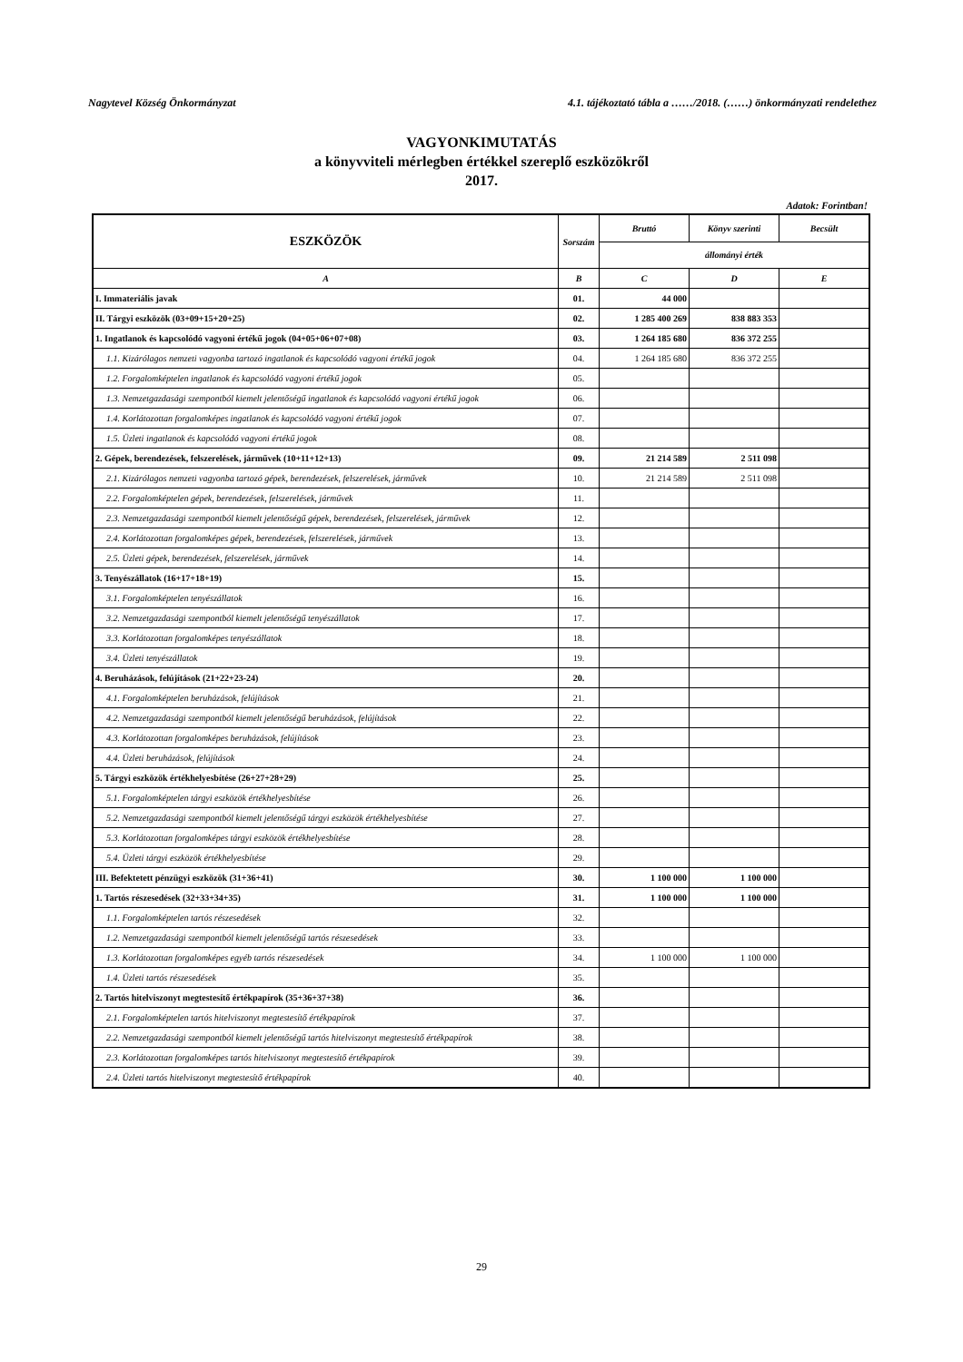Nagytevel Község Önkormányzat 4.1. tájékoztató tábla a ……/2018. (……) önkormányzati rendelethez
VAGYONKIMUTATÁS
a könyvviteli mérlegben értékkel szereplő eszközökről
2017.
Adatok: Forintban!
| ESZKÖZÖK | Sorszám | Bruttó | Könyv szerinti | Becsült |
| --- | --- | --- | --- | --- |
| | | állományi érték | | |
| A | B | C | D | E |
| I. Immateriális javak | 01. | 44 000 | | |
| II. Tárgyi eszközök (03+09+15+20+25) | 02. | 1 285 400 269 | 838 883 353 | |
| 1. Ingatlanok és kapcsolódó vagyoni értékű jogok (04+05+06+07+08) | 03. | 1 264 185 680 | 836 372 255 | |
| 1.1. Kizárólagos nemzeti vagyonba tartozó ingatlanok és kapcsolódó vagyoni értékű jogok | 04. | 1 264 185 680 | 836 372 255 | |
| 1.2. Forgalomképtelen ingatlanok és kapcsolódó vagyoni értékű jogok | 05. | | | |
| 1.3. Nemzetgazdasági szempontból kiemelt jelentőségű ingatlanok és kapcsolódó vagyoni értékű jogok | 06. | | | |
| 1.4. Korlátozottan forgalomképes ingatlanok és kapcsolódó vagyoni értékű jogok | 07. | | | |
| 1.5. Üzleti ingatlanok és kapcsolódó vagyoni értékű jogok | 08. | | | |
| 2. Gépek, berendezések, felszerelések, járművek (10+11+12+13) | 09. | 21 214 589 | 2 511 098 | |
| 2.1. Kizárólagos nemzeti vagyonba tartozó gépek, berendezések, felszerelések, járművek | 10. | 21 214 589 | 2 511 098 | |
| 2.2. Forgalomképtelen gépek, berendezések, felszerelések, járművek | 11. | | | |
| 2.3. Nemzetgazdasági szempontból kiemelt jelentőségű gépek, berendezések, felszerelések, járművek | 12. | | | |
| 2.4. Korlátozottan forgalomképes gépek, berendezések, felszerelések, járművek | 13. | | | |
| 2.5. Üzleti gépek, berendezések, felszerelések, járművek | 14. | | | |
| 3. Tenyészállatok (16+17+18+19) | 15. | | | |
| 3.1. Forgalomképtelen tenyészállatok | 16. | | | |
| 3.2. Nemzetgazdasági szempontból kiemelt jelentőségű tenyészállatok | 17. | | | |
| 3.3. Korlátozottan forgalomképes tenyészállatok | 18. | | | |
| 3.4. Üzleti tenyészállatok | 19. | | | |
| 4. Beruházások, felújítások (21+22+23-24) | 20. | | | |
| 4.1. Forgalomképtelen beruházások, felújítások | 21. | | | |
| 4.2. Nemzetgazdasági szempontból kiemelt jelentőségű beruházások, felújítások | 22. | | | |
| 4.3. Korlátozottan forgalomképes beruházások, felújítások | 23. | | | |
| 4.4. Üzleti beruházások, felújítások | 24. | | | |
| 5. Tárgyi eszközök értékhelyesbítése (26+27+28+29) | 25. | | | |
| 5.1. Forgalomképtelen tárgyi eszközök értékhelyesbítése | 26. | | | |
| 5.2. Nemzetgazdasági szempontból kiemelt jelentőségű tárgyi eszközök értékhelyesbítése | 27. | | | |
| 5.3. Korlátozottan forgalomképes tárgyi eszközök értékhelyesbítése | 28. | | | |
| 5.4. Üzleti tárgyi eszközök értékhelyesbítése | 29. | | | |
| III. Befektetett pénzügyi eszközök (31+36+41) | 30. | 1 100 000 | 1 100 000 | |
| 1. Tartós részesedések (32+33+34+35) | 31. | 1 100 000 | 1 100 000 | |
| 1.1. Forgalomképtelen tartós részesedések | 32. | | | |
| 1.2. Nemzetgazdasági szempontból kiemelt jelentőségű tartós részesedések | 33. | | | |
| 1.3. Korlátozottan forgalomképes egyéb tartós részesedések | 34. | 1 100 000 | 1 100 000 | |
| 1.4. Üzleti tartós részesedések | 35. | | | |
| 2. Tartós hitelviszonyt megtestesítő értékpapírok (35+36+37+38) | 36. | | | |
| 2.1. Forgalomképtelen tartós hitelviszonyt megtestesítő értékpapírok | 37. | | | |
| 2.2. Nemzetgazdasági szempontból kiemelt jelentőségű tartós hitelviszonyt megtestesítő értékpapírok | 38. | | | |
| 2.3. Korlátozottan forgalomképes tartós hitelviszonyt megtestesítő értékpapírok | 39. | | | |
| 2.4. Üzleti tartós hitelviszonyt megtestesítő értékpapírok | 40. | | | |
29